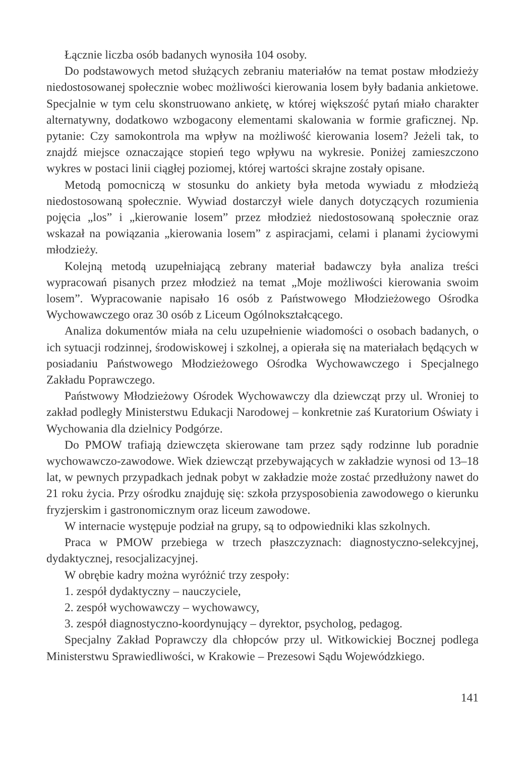Łącznie liczba osób badanych wynosiła 104 osoby.
Do podstawowych metod służących zebraniu materiałów na temat postaw młodzieży niedostosowanej społecznie wobec możliwości kierowania losem były badania ankietowe. Specjalnie w tym celu skonstruowano ankietę, w której większość pytań miało charakter alternatywny, dodatkowo wzbogacony elementami skalowania w formie graficznej. Np. pytanie: Czy samokontrola ma wpływ na możliwość kierowania losem? Jeżeli tak, to znajdź miejsce oznaczające stopień tego wpływu na wykresie. Poniżej zamieszczono wykres w postaci linii ciągłej poziomej, której wartości skrajne zostały opisane.
Metodą pomocniczą w stosunku do ankiety była metoda wywiadu z młodzieżą niedostosowaną społecznie. Wywiad dostarczył wiele danych dotyczących rozumienia pojęcia „los” i „kierowanie losem” przez młodzież niedostosowaną społecznie oraz wskazał na powiązania „kierowania losem” z aspiracjami, celami i planami życiowymi młodzieży.
Kolejną metodą uzupełniającą zebrany materiał badawczy była analiza treści wypracowań pisanych przez młodzież na temat „Moje możliwości kierowania swoim losem”. Wypracowanie napisało 16 osób z Państwowego Młodzieżowego Ośrodka Wychowawczego oraz 30 osób z Liceum Ogólnokształcącego.
Analiza dokumentów miała na celu uzupełnienie wiadomości o osobach badanych, o ich sytuacji rodzinnej, środowiskowej i szkolnej, a opierała się na materiałach będących w posiadaniu Państwowego Młodzieżowego Ośrodka Wychowawczego i Specjalnego Zakładu Poprawczego.
Państwowy Młodzieżowy Ośrodek Wychowawczy dla dziewcząt przy ul. Wroniej to zakład podległy Ministerstwu Edukacji Narodowej – konkretnie zaś Kuratorium Oświaty i Wychowania dla dzielnicy Podgórze.
Do PMOW trafiają dziewczęta skierowane tam przez sądy rodzinne lub poradnie wychowawczo-zawodowe. Wiek dziewcząt przebywających w zakładzie wynosi od 13–18 lat, w pewnych przypadkach jednak pobyt w zakładzie może zostać przedłużony nawet do 21 roku życia. Przy ośrodku znajduję się: szkoła przysposobienia zawodowego o kierunku fryzjerskim i gastronomicznym oraz liceum zawodowe.
W internacie występuje podział na grupy, są to odpowiedniki klas szkolnych.
Praca w PMOW przebiega w trzech płaszczyznach: diagnostyczno-selekcyjnej, dydaktycznej, resocjalizacyjnej.
W obrębie kadry można wyróżnić trzy zespoły:
1. zespół dydaktyczny – nauczyciele,
2. zespół wychowawczy – wychowawcy,
3. zespół diagnostyczno-koordynujący – dyrektor, psycholog, pedagog.
Specjalny Zakład Poprawczy dla chłopców przy ul. Witkowickiej Bocznej podlega Ministerstwu Sprawiedliwości, w Krakowie – Prezesowi Sądu Wojewódzkiego.
141